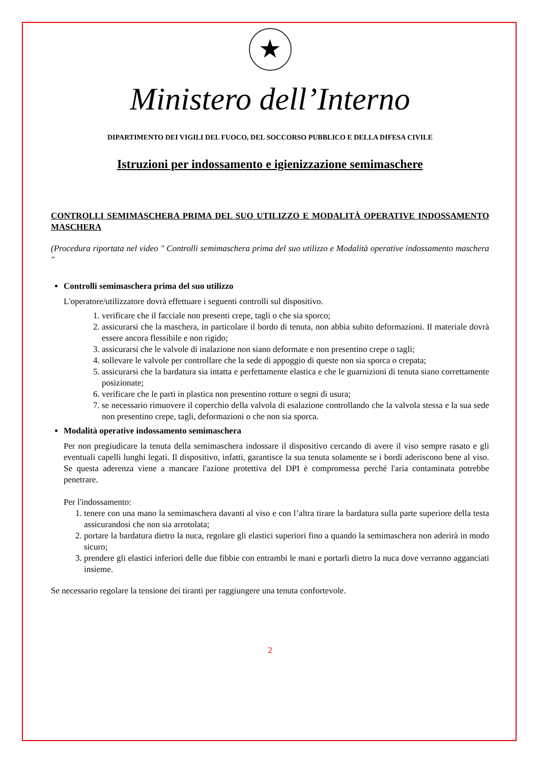★
Ministero dell’Interno
DIPARTIMENTO DEI VIGILI DEL FUOCO, DEL SOCCORSO PUBBLICO E DELLA DIFESA CIVILE
Istruzioni per indossamento e igienizzazione semimaschere
CONTROLLI SEMIMASCHERA PRIMA DEL SUO UTILIZZO E MODALITÀ OPERATIVE INDOSSAMENTO MASCHERA
(Procedura riportata nel video " Controlli semimaschera prima del suo utilizzo e Modalità operative indossamento maschera "
Controlli semimaschera prima del suo utilizzo
L'operatore/utilizzatore dovrà effettuare i seguenti controlli sul dispositivo.
1. verificare che il facciale non presenti crepe, tagli o che sia sporco;
2. assicurarsi che la maschera, in particolare il bordo di tenuta, non abbia subito deformazioni. Il materiale dovrà essere ancora flessibile e non rigido;
3. assicurarsi che le valvole di inalazione non siano deformate e non presentino crepe o tagli;
4. sollevare le valvole per controllare che la sede di appoggio di queste non sia sporca o crepata;
5. assicurarsi che la bardatura sia intatta e perfettamente elastica e che le guarnizioni di tenuta siano correttamente posizionate;
6. verificare che le parti in plastica non presentino rotture o segni di usura;
7. se necessario rimuovere il coperchio della valvola di esalazione controllando che la valvola stessa e la sua sede non presentino crepe, tagli, deformazioni o che non sia sporca.
Modalità operative indossamento semimaschera
Per non pregiudicare la tenuta della semimaschera indossare il dispositivo cercando di avere il viso sempre rasato e gli eventuali capelli lunghi legati. Il dispositivo, infatti, garantisce la sua tenuta solamente se i bordi aderiscono bene al viso. Se questa aderenza viene a mancare l'azione protettiva del DPI è compromessa perché l'aria contaminata potrebbe penetrare.
Per l'indossamento:
1. tenere con una mano la semimaschera davanti al viso e con l’altra tirare la bardatura sulla parte superiore della testa assicurandosi che non sia arrotolata;
2. portare la bardatura dietro la nuca, regolare gli elastici superiori fino a quando la semimaschera non aderirà in modo sicuro;
3. prendere gli elastici inferiori delle due fibbie con entrambi le mani e portarli dietro la nuca dove verranno agganciati insieme.
Se necessario regolare la tensione dei tiranti per raggiungere una tenuta confortevole.
2